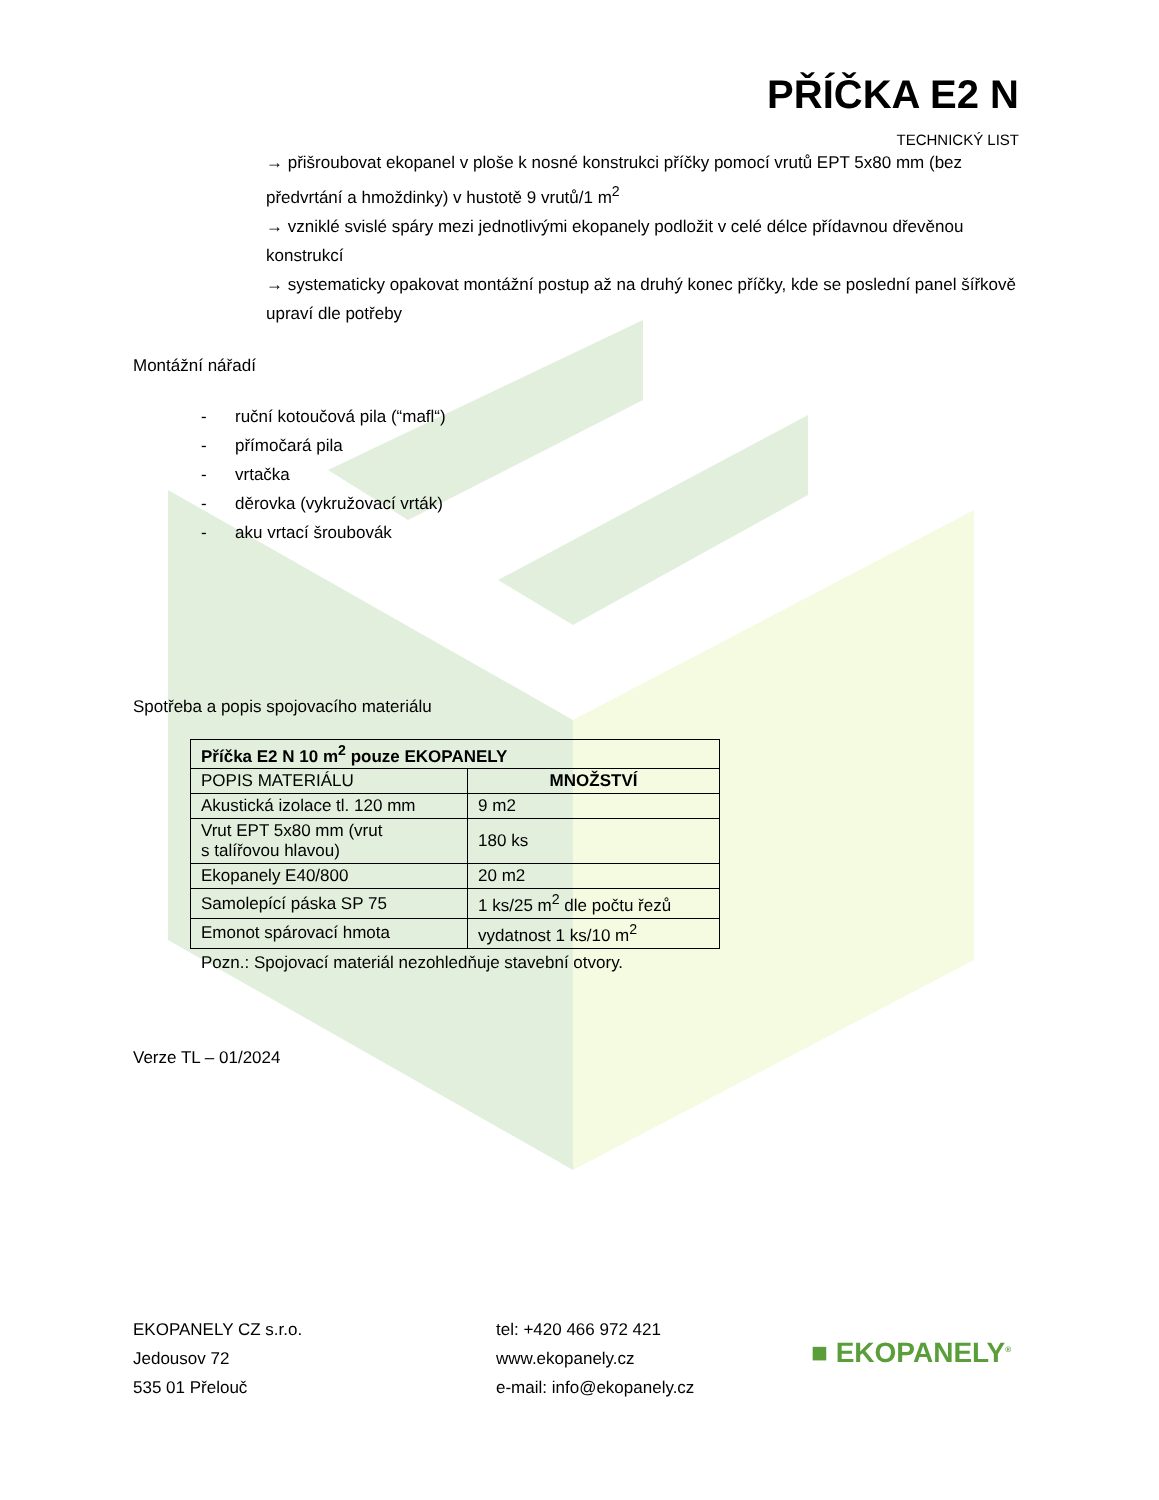PŘÍČKA E2 N
TECHNICKÝ LIST
→ přišroubovat ekopanel v ploše k nosné konstrukci příčky pomocí vrutů EPT 5x80 mm (bez předvrtání a hmoždinky) v hustotě 9 vrutů/1 m<sup>2</sup>
→ vzniklé svislé spáry mezi jednotlivými ekopanely podložit v celé délce přídavnou dřevěnou konstrukcí
→ systematicky opakovat montážní postup až na druhý konec příčky, kde se poslední panel šířkově upraví dle potřeby
Montážní nářadí
- ruční kotoučová pila (“mafl“)
- přímočará pila
- vrtačka
- děrovka (vykružovací vrták)
- aku vrtací šroubovák
Spotřeba a popis spojovacího materiálu
| Příčka E2 N 10 m<sup>2</sup> pouze EKOPANELY | |
| --- | --- |
| POPIS MATERIÁLU | MNOŽSTVÍ |
| Akustická izolace tl. 120 mm | 9 m2 |
| Vrut EPT 5x80 mm (vrut s talířovou hlavou) | 180 ks |
| Ekopanely E40/800 | 20 m2 |
| Samolepící páska SP 75 | 1 ks/25 m<sup>2</sup> dle počtu řezů |
| Emonot spárovací hmota | vydatnost 1 ks/10 m<sup>2</sup> |
Pozn.: Spojovací materiál nezohledňuje stavební otvory.
Verze TL – 01/2024
EKOPANELY CZ s.r.o.
Jedousov 72
535 01 Přelouč
tel: +420 466 972 421
www.ekopanely.cz
e-mail: info@ekopanely.cz
■ EKOPANELY<sup>®</sup>